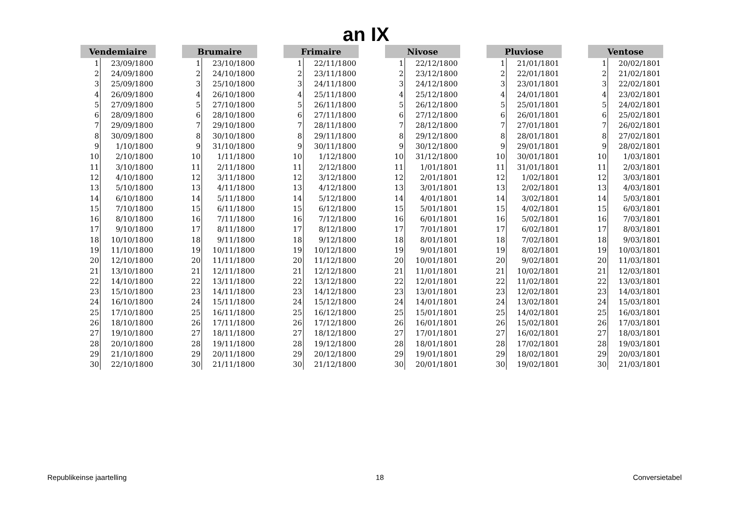an IX
| Vendemiaire | |
| --- | --- |
| 1 | 23/09/1800 |
| 2 | 24/09/1800 |
| 3 | 25/09/1800 |
| 4 | 26/09/1800 |
| 5 | 27/09/1800 |
| 6 | 28/09/1800 |
| 7 | 29/09/1800 |
| 8 | 30/09/1800 |
| 9 | 1/10/1800 |
| 10 | 2/10/1800 |
| 11 | 3/10/1800 |
| 12 | 4/10/1800 |
| 13 | 5/10/1800 |
| 14 | 6/10/1800 |
| 15 | 7/10/1800 |
| 16 | 8/10/1800 |
| 17 | 9/10/1800 |
| 18 | 10/10/1800 |
| 19 | 11/10/1800 |
| 20 | 12/10/1800 |
| 21 | 13/10/1800 |
| 22 | 14/10/1800 |
| 23 | 15/10/1800 |
| 24 | 16/10/1800 |
| 25 | 17/10/1800 |
| 26 | 18/10/1800 |
| 27 | 19/10/1800 |
| 28 | 20/10/1800 |
| 29 | 21/10/1800 |
| 30 | 22/10/1800 |
| Brumaire | |
| --- | --- |
| 1 | 23/10/1800 |
| 2 | 24/10/1800 |
| 3 | 25/10/1800 |
| 4 | 26/10/1800 |
| 5 | 27/10/1800 |
| 6 | 28/10/1800 |
| 7 | 29/10/1800 |
| 8 | 30/10/1800 |
| 9 | 31/10/1800 |
| 10 | 1/11/1800 |
| 11 | 2/11/1800 |
| 12 | 3/11/1800 |
| 13 | 4/11/1800 |
| 14 | 5/11/1800 |
| 15 | 6/11/1800 |
| 16 | 7/11/1800 |
| 17 | 8/11/1800 |
| 18 | 9/11/1800 |
| 19 | 10/11/1800 |
| 20 | 11/11/1800 |
| 21 | 12/11/1800 |
| 22 | 13/11/1800 |
| 23 | 14/11/1800 |
| 24 | 15/11/1800 |
| 25 | 16/11/1800 |
| 26 | 17/11/1800 |
| 27 | 18/11/1800 |
| 28 | 19/11/1800 |
| 29 | 20/11/1800 |
| 30 | 21/11/1800 |
| Frimaire | |
| --- | --- |
| 1 | 22/11/1800 |
| 2 | 23/11/1800 |
| 3 | 24/11/1800 |
| 4 | 25/11/1800 |
| 5 | 26/11/1800 |
| 6 | 27/11/1800 |
| 7 | 28/11/1800 |
| 8 | 29/11/1800 |
| 9 | 30/11/1800 |
| 10 | 1/12/1800 |
| 11 | 2/12/1800 |
| 12 | 3/12/1800 |
| 13 | 4/12/1800 |
| 14 | 5/12/1800 |
| 15 | 6/12/1800 |
| 16 | 7/12/1800 |
| 17 | 8/12/1800 |
| 18 | 9/12/1800 |
| 19 | 10/12/1800 |
| 20 | 11/12/1800 |
| 21 | 12/12/1800 |
| 22 | 13/12/1800 |
| 23 | 14/12/1800 |
| 24 | 15/12/1800 |
| 25 | 16/12/1800 |
| 26 | 17/12/1800 |
| 27 | 18/12/1800 |
| 28 | 19/12/1800 |
| 29 | 20/12/1800 |
| 30 | 21/12/1800 |
| Nivose | |
| --- | --- |
| 1 | 22/12/1800 |
| 2 | 23/12/1800 |
| 3 | 24/12/1800 |
| 4 | 25/12/1800 |
| 5 | 26/12/1800 |
| 6 | 27/12/1800 |
| 7 | 28/12/1800 |
| 8 | 29/12/1800 |
| 9 | 30/12/1800 |
| 10 | 31/12/1800 |
| 11 | 1/01/1801 |
| 12 | 2/01/1801 |
| 13 | 3/01/1801 |
| 14 | 4/01/1801 |
| 15 | 5/01/1801 |
| 16 | 6/01/1801 |
| 17 | 7/01/1801 |
| 18 | 8/01/1801 |
| 19 | 9/01/1801 |
| 20 | 10/01/1801 |
| 21 | 11/01/1801 |
| 22 | 12/01/1801 |
| 23 | 13/01/1801 |
| 24 | 14/01/1801 |
| 25 | 15/01/1801 |
| 26 | 16/01/1801 |
| 27 | 17/01/1801 |
| 28 | 18/01/1801 |
| 29 | 19/01/1801 |
| 30 | 20/01/1801 |
| Pluviose | |
| --- | --- |
| 1 | 21/01/1801 |
| 2 | 22/01/1801 |
| 3 | 23/01/1801 |
| 4 | 24/01/1801 |
| 5 | 25/01/1801 |
| 6 | 26/01/1801 |
| 7 | 27/01/1801 |
| 8 | 28/01/1801 |
| 9 | 29/01/1801 |
| 10 | 30/01/1801 |
| 11 | 31/01/1801 |
| 12 | 1/02/1801 |
| 13 | 2/02/1801 |
| 14 | 3/02/1801 |
| 15 | 4/02/1801 |
| 16 | 5/02/1801 |
| 17 | 6/02/1801 |
| 18 | 7/02/1801 |
| 19 | 8/02/1801 |
| 20 | 9/02/1801 |
| 21 | 10/02/1801 |
| 22 | 11/02/1801 |
| 23 | 12/02/1801 |
| 24 | 13/02/1801 |
| 25 | 14/02/1801 |
| 26 | 15/02/1801 |
| 27 | 16/02/1801 |
| 28 | 17/02/1801 |
| 29 | 18/02/1801 |
| 30 | 19/02/1801 |
| Ventose | |
| --- | --- |
| 1 | 20/02/1801 |
| 2 | 21/02/1801 |
| 3 | 22/02/1801 |
| 4 | 23/02/1801 |
| 5 | 24/02/1801 |
| 6 | 25/02/1801 |
| 7 | 26/02/1801 |
| 8 | 27/02/1801 |
| 9 | 28/02/1801 |
| 10 | 1/03/1801 |
| 11 | 2/03/1801 |
| 12 | 3/03/1801 |
| 13 | 4/03/1801 |
| 14 | 5/03/1801 |
| 15 | 6/03/1801 |
| 16 | 7/03/1801 |
| 17 | 8/03/1801 |
| 18 | 9/03/1801 |
| 19 | 10/03/1801 |
| 20 | 11/03/1801 |
| 21 | 12/03/1801 |
| 22 | 13/03/1801 |
| 23 | 14/03/1801 |
| 24 | 15/03/1801 |
| 25 | 16/03/1801 |
| 26 | 17/03/1801 |
| 27 | 18/03/1801 |
| 28 | 19/03/1801 |
| 29 | 20/03/1801 |
| 30 | 21/03/1801 |
Republikeinse jaartelling 18 Conversietabel